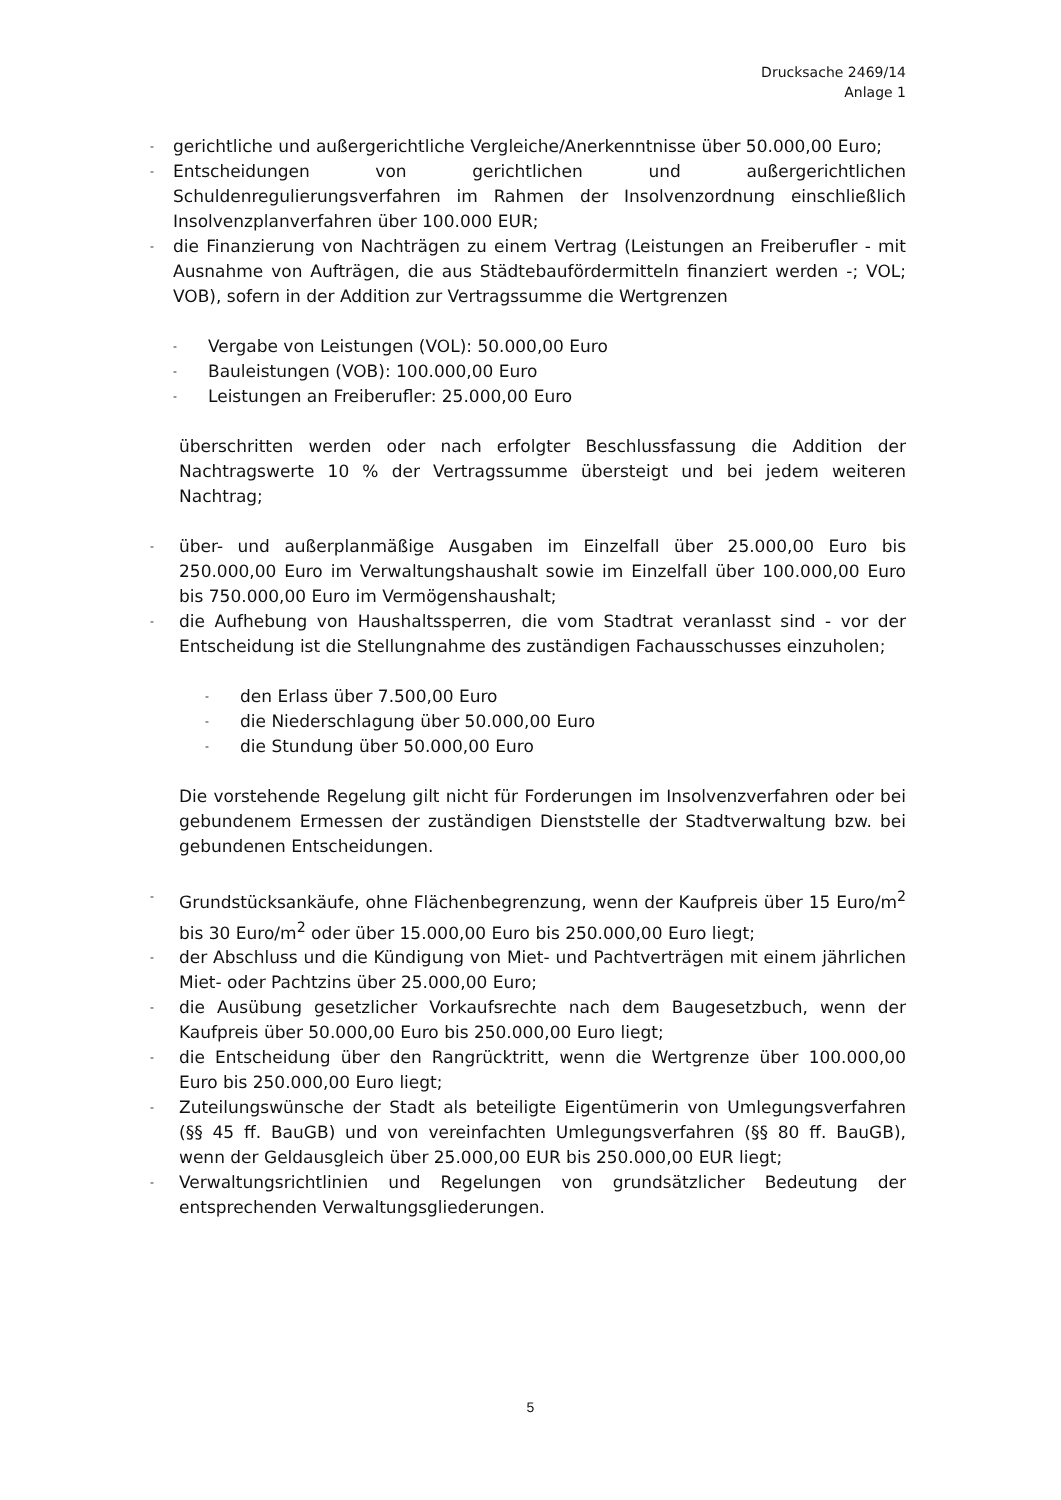Drucksache 2469/14
Anlage 1
- gerichtliche und außergerichtliche Vergleiche/Anerkenntnisse über 50.000,00 Euro;
- Entscheidungen von gerichtlichen und außergerichtlichen Schuldenregulierungsverfahren im Rahmen der Insolvenzordnung einschließlich Insolvenzplanverfahren über 100.000 EUR;
- die Finanzierung von Nachträgen zu einem Vertrag (Leistungen an Freiberufler - mit Ausnahme von Aufträgen, die aus Städtebaufördermitteln finanziert werden -; VOL; VOB), sofern in der Addition zur Vertragssumme die Wertgrenzen
- Vergabe von Leistungen (VOL): 50.000,00 Euro
- Bauleistungen (VOB): 100.000,00 Euro
- Leistungen an Freiberufler: 25.000,00 Euro
überschritten werden oder nach erfolgter Beschlussfassung die Addition der Nachtragswerte 10 % der Vertragssumme übersteigt und bei jedem weiteren Nachtrag;
- über- und außerplanmäßige Ausgaben im Einzelfall über 25.000,00 Euro bis 250.000,00 Euro im Verwaltungshaushalt sowie im Einzelfall über 100.000,00 Euro bis 750.000,00 Euro im Vermögenshaushalt;
- die Aufhebung von Haushaltssperren, die vom Stadtrat veranlasst sind - vor der Entscheidung ist die Stellungnahme des zuständigen Fachausschusses einzuholen;
- den Erlass über 7.500,00 Euro
- die Niederschlagung über 50.000,00 Euro
- die Stundung über 50.000,00 Euro
Die vorstehende Regelung gilt nicht für Forderungen im Insolvenzverfahren oder bei gebundenem Ermessen der zuständigen Dienststelle der Stadtverwaltung bzw. bei gebundenen Entscheidungen.
- Grundstücksankäufe, ohne Flächenbegrenzung, wenn der Kaufpreis über 15 Euro/m<sup>2</sup> bis 30 Euro/m<sup>2</sup> oder über 15.000,00 Euro bis 250.000,00 Euro liegt;
- der Abschluss und die Kündigung von Miet- und Pachtverträgen mit einem jährlichen Miet- oder Pachtzins über 25.000,00 Euro;
- die Ausübung gesetzlicher Vorkaufsrechte nach dem Baugesetzbuch, wenn der Kaufpreis über 50.000,00 Euro bis 250.000,00 Euro liegt;
- die Entscheidung über den Rangrücktritt, wenn die Wertgrenze über 100.000,00 Euro bis 250.000,00 Euro liegt;
- Zuteilungswünsche der Stadt als beteiligte Eigentümerin von Umlegungsverfahren (§§ 45 ff. BauGB) und von vereinfachten Umlegungsverfahren (§§ 80 ff. BauGB), wenn der Geldausgleich über 25.000,00 EUR bis 250.000,00 EUR liegt;
- Verwaltungsrichtlinien und Regelungen von grundsätzlicher Bedeutung der entsprechenden Verwaltungsgliederungen.
5